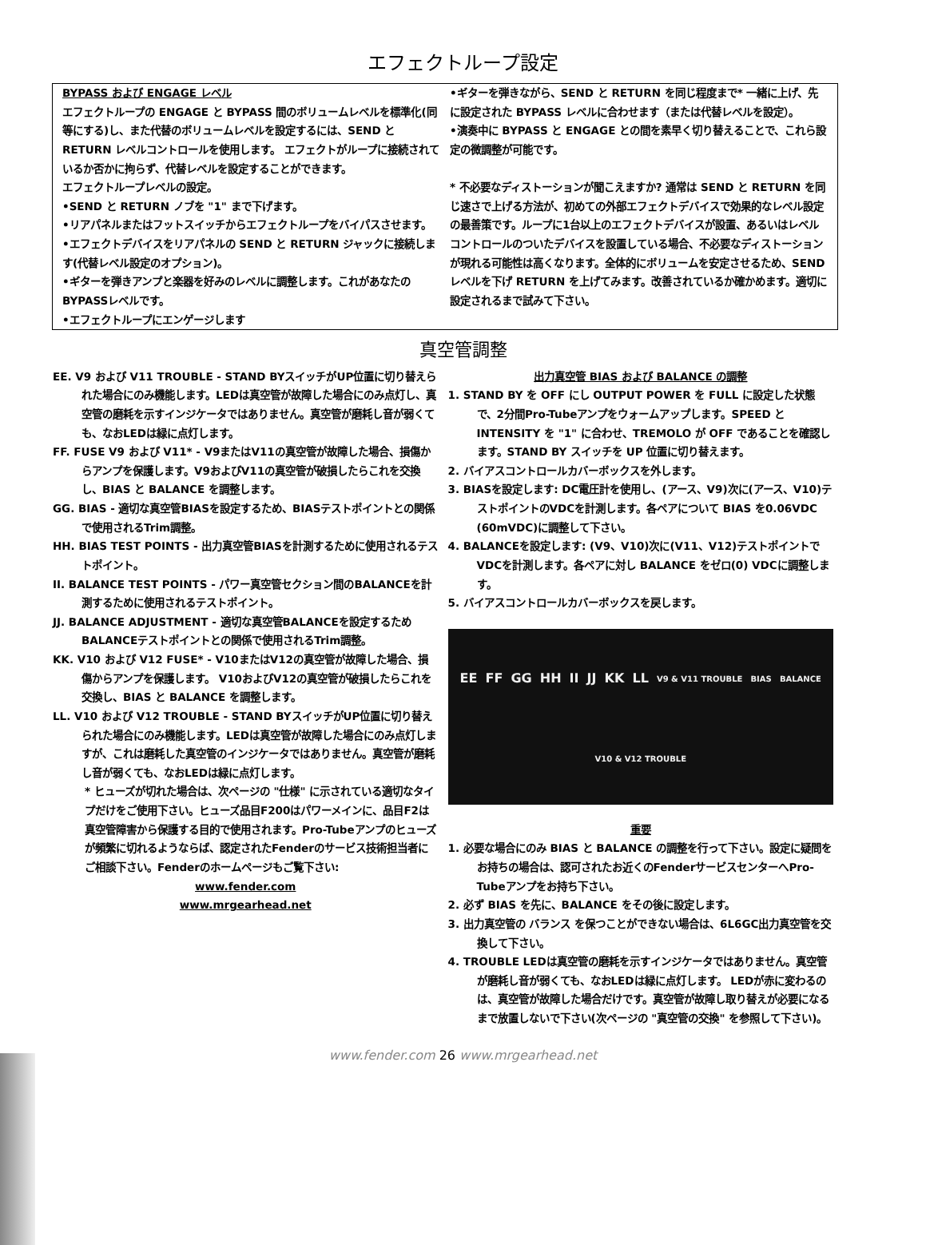エフェクトループ設定
BYPASS および ENGAGE レベル
エフェクトループの ENGAGE と BYPASS 間のボリュームレベルを標準化(同等にする)し、また代替のボリュームレベルを設定するには、SEND と RETURN レベルコントロールを使用します。 エフェクトがループに接続されているか否かに拘らず、代替レベルを設定することができます。
エフェクトループレベルの設定。
•SEND と RETURN ノブを "1" まで下げます。
•リアパネルまたはフットスイッチからエフェクトループをバイパスさせます。
•エフェクトデバイスをリアパネルの SEND と RETURN ジャックに接続します(代替レベル設定のオプション)。
•ギターを弾きアンプと楽器を好みのレベルに調整します。これがあなたの BYPASSレベルです。
•エフェクトループにエンゲージします
•ギターを弾きながら、SEND と RETURN を同じ程度まで* 一緒に上げ、先に設定された BYPASS レベルに合わせます（または代替レベルを設定）。
•演奏中に BYPASS と ENGAGE との間を素早く切り替えることで、これら設定の微調整が可能です。
* 不必要なディストーションが聞こえますか? 通常は SEND と RETURN を同じ速さで上げる方法が、初めての外部エフェクトデバイスで効果的なレベル設定の最善策です。ループに1台以上のエフェクトデバイスが設置、あるいはレベルコントロールのついたデバイスを設置している場合、不必要なディストーションが現れる可能性は高くなります。全体的にボリュームを安定させるため、SEND レベルを下げ RETURN を上げてみます。改善されているか確かめます。適切に設定されるまで試みて下さい。
真空管調整
EE. V9 および V11 TROUBLE - STAND BYスイッチがUP位置に切り替えられた場合にのみ機能します。LEDは真空管が故障した場合にのみ点灯し、真空管の磨耗を示すインジケータではありません。真空管が磨耗し音が弱くても、なおLEDは緑に点灯します。
FF. FUSE V9 および V11* - V9またはV11の真空管が故障した場合、損傷からアンプを保護します。V9およびV11の真空管が破損したらこれを交換し、BIAS と BALANCE を調整します。
GG. BIAS - 適切な真空管BIASを設定するため、BIASテストポイントとの関係で使用されるTrim調整。
HH. BIAS TEST POINTS - 出力真空管BIASを計測するために使用されるテストポイント。
II. BALANCE TEST POINTS - パワー真空管セクション間のBALANCEを計測するために使用されるテストポイント。
JJ. BALANCE ADJUSTMENT - 適切な真空管BALANCEを設定するためBALANCEテストポイントとの関係で使用されるTrim調整。
KK. V10 および V12 FUSE* - V10またはV12の真空管が故障した場合、損傷からアンプを保護します。 V10およびV12の真空管が破損したらこれを交換し、BIAS と BALANCE を調整します。
LL. V10 および V12 TROUBLE - STAND BYスイッチがUP位置に切り替えられた場合にのみ機能します。LEDは真空管が故障した場合にのみ点灯しますが、これは磨耗した真空管のインジケータではありません。真空管が磨耗し音が弱くても、なおLEDは緑に点灯します。
* ヒューズが切れた場合は、次ページの "仕様" に示されている適切なタイプだけをご使用下さい。ヒューズ品目F200はパワーメインに、品目F2は真空管障害から保護する目的で使用されます。Pro-Tubeアンプのヒューズが頻繁に切れるようならば、認定されたFenderのサービス技術担当者にご相談下さい。Fenderのホームページもご覧下さい:
www.fender.com
www.mrgearhead.net
出力真空管 BIAS および BALANCE の調整
1. STAND BY を OFF にし OUTPUT POWER を FULL に設定した状態で、2分間Pro-Tubeアンプをウォームアップします。SPEED と INTENSITY を "1" に合わせ、TREMOLO が OFF であることを確認します。STAND BY スイッチを UP 位置に切り替えます。
2. バイアスコントロールカバーボックスを外します。
3. BIASを設定します: DC電圧計を使用し、(アース、V9)次に(アース、V10)テストポイントのVDCを計測します。各ペアについて BIAS を0.06VDC (60mVDC)に調整して下さい。
4. BALANCEを設定します: (V9、V10)次に(V11、V12)テストポイントでVDCを計測します。各ペアに対し BALANCE をゼロ(0) VDCに調整します。
5. バイアスコントロールカバーボックスを戻します。
EE FF GG HH II JJ KK LL V9 & V11 TROUBLE BIAS BALANCE V10 & V12 TROUBLE
重要
1. 必要な場合にのみ BIAS と BALANCE の調整を行って下さい。設定に疑問をお持ちの場合は、認可されたお近くのFenderサービスセンターへPro-Tubeアンプをお持ち下さい。
2. 必ず BIAS を先に、BALANCE をその後に設定します。
3. 出力真空管の バランス を保つことができない場合は、6L6GC出力真空管を交換して下さい。
4. TROUBLE LEDは真空管の磨耗を示すインジケータではありません。真空管が磨耗し音が弱くても、なおLEDは緑に点灯します。 LEDが赤に変わるのは、真空管が故障した場合だけです。真空管が故障し取り替えが必要になるまで放置しないで下さい(次ページの "真空管の交換" を参照して下さい)。
www.fender.com 26 www.mrgearhead.net